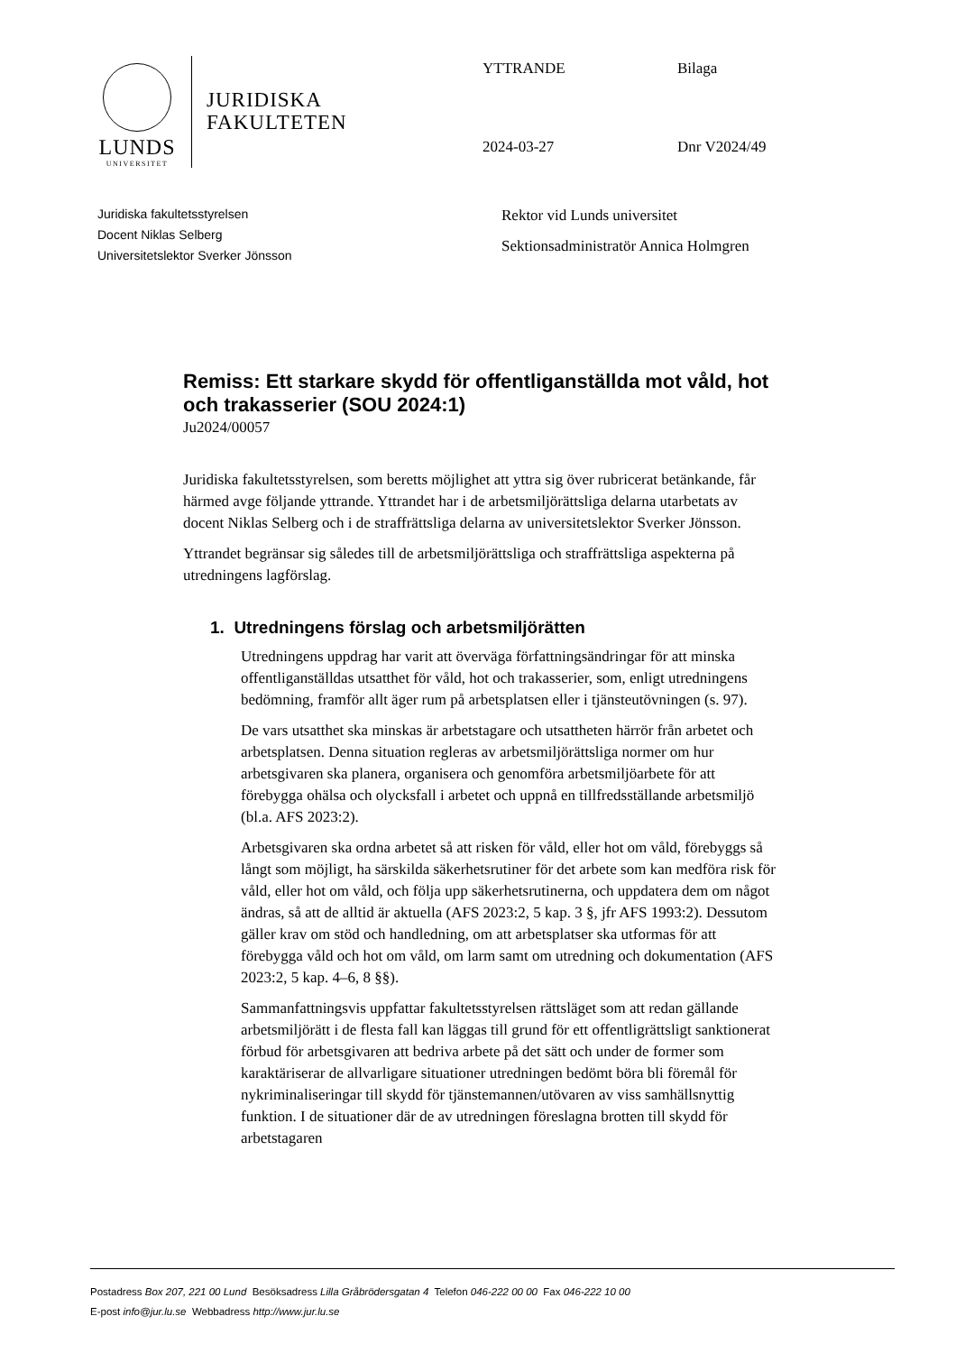LUNDS
UNIVERSITET
JURIDISKA
FAKULTETEN
YTTRANDE
Bilaga
2024-03-27
Dnr V2024/49
Juridiska fakultetsstyrelsen
Docent Niklas Selberg
Universitetslektor Sverker Jönsson
Rektor vid Lunds universitet
Sektionsadministratör Annica Holmgren
Remiss: Ett starkare skydd för offentliganställda mot våld, hot och trakasserier (SOU 2024:1)
Ju2024/00057
Juridiska fakultetsstyrelsen, som beretts möjlighet att yttra sig över rubricerat betänkande, får härmed avge följande yttrande. Yttrandet har i de arbetsmiljörättsliga delarna utarbetats av docent Niklas Selberg och i de straffrättsliga delarna av universitetslektor Sverker Jönsson.
Yttrandet begränsar sig således till de arbetsmiljörättsliga och straffrättsliga aspekterna på utredningens lagförslag.
1. Utredningens förslag och arbetsmiljörätten
Utredningens uppdrag har varit att överväga författningsändringar för att minska offentliganställdas utsatthet för våld, hot och trakasserier, som, enligt utredningens bedömning, framför allt äger rum på arbetsplatsen eller i tjänsteutövningen (s. 97).
De vars utsatthet ska minskas är arbetstagare och utsattheten härrör från arbetet och arbetsplatsen. Denna situation regleras av arbetsmiljörättsliga normer om hur arbetsgivaren ska planera, organisera och genomföra arbetsmiljöarbete för att förebygga ohälsa och olycksfall i arbetet och uppnå en tillfredsställande arbetsmiljö (bl.a. AFS 2023:2).
Arbetsgivaren ska ordna arbetet så att risken för våld, eller hot om våld, förebyggs så långt som möjligt, ha särskilda säkerhetsrutiner för det arbete som kan medföra risk för våld, eller hot om våld, och följa upp säkerhetsrutinerna, och uppdatera dem om något ändras, så att de alltid är aktuella (AFS 2023:2, 5 kap. 3 §, jfr AFS 1993:2). Dessutom gäller krav om stöd och handledning, om att arbetsplatser ska utformas för att förebygga våld och hot om våld, om larm samt om utredning och dokumentation (AFS 2023:2, 5 kap. 4–6, 8 §§).
Sammanfattningsvis uppfattar fakultetsstyrelsen rättsläget som att redan gällande arbetsmiljörätt i de flesta fall kan läggas till grund för ett offentligrättsligt sanktionerat förbud för arbetsgivaren att bedriva arbete på det sätt och under de former som karaktäriserar de allvarligare situationer utredningen bedömt böra bli föremål för nykriminaliseringar till skydd för tjänstemannen/utövaren av viss samhällsnyttig funktion. I de situationer där de av utredningen föreslagna brotten till skydd för arbetstagaren
Postadress Box 207, 221 00 Lund Besöksadress Lilla Gråbrödersgatan 4 Telefon 046-222 00 00 Fax 046-222 10 00
E-post info@jur.lu.se Webbadress http://www.jur.lu.se